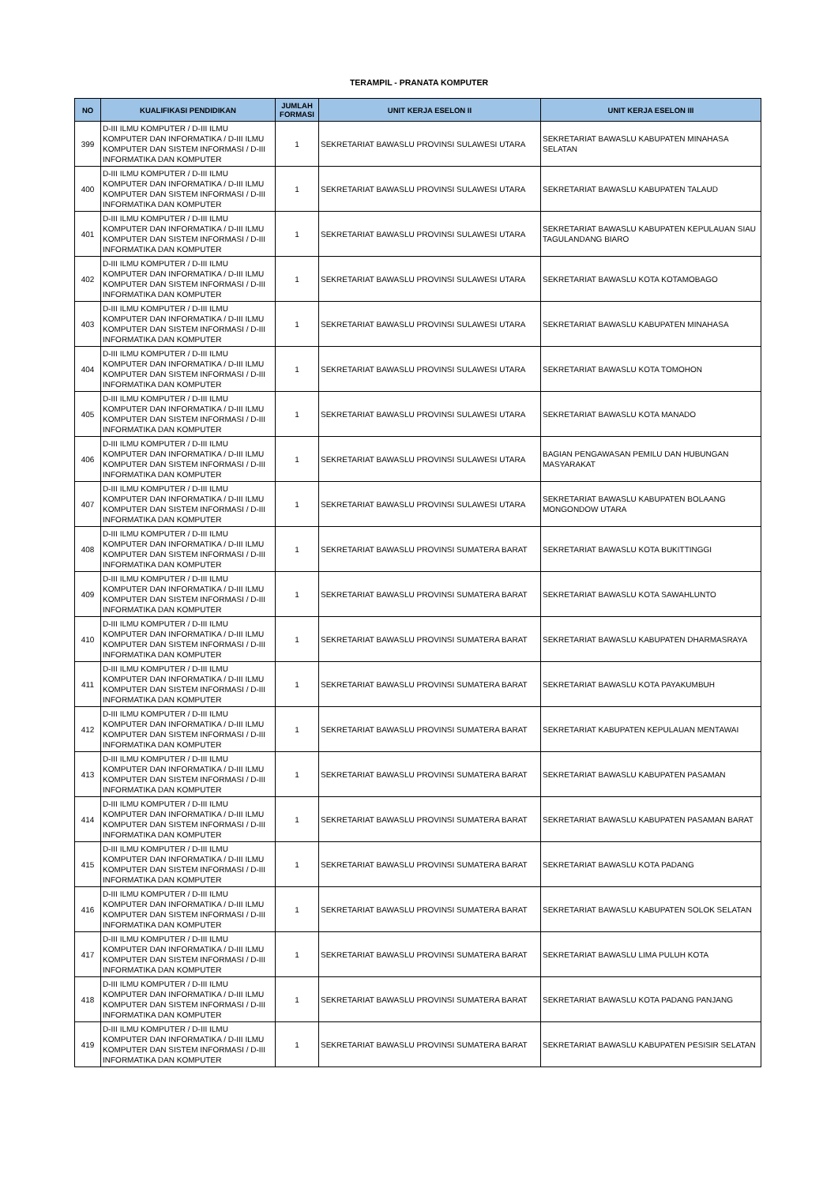TERAMPIL - PRANATA KOMPUTER
| NO | KUALIFIKASI PENDIDIKAN | JUMLAH FORMASI | UNIT KERJA ESELON II | UNIT KERJA ESELON III |
| --- | --- | --- | --- | --- |
| 399 | D-III ILMU KOMPUTER / D-III ILMU KOMPUTER DAN INFORMATIKA / D-III ILMU KOMPUTER DAN SISTEM INFORMASI / D-III INFORMATIKA DAN KOMPUTER | 1 | SEKRETARIAT BAWASLU PROVINSI SULAWESI UTARA | SEKRETARIAT BAWASLU KABUPATEN MINAHASA SELATAN |
| 400 | D-III ILMU KOMPUTER / D-III ILMU KOMPUTER DAN INFORMATIKA / D-III ILMU KOMPUTER DAN SISTEM INFORMASI / D-III INFORMATIKA DAN KOMPUTER | 1 | SEKRETARIAT BAWASLU PROVINSI SULAWESI UTARA | SEKRETARIAT BAWASLU KABUPATEN TALAUD |
| 401 | D-III ILMU KOMPUTER / D-III ILMU KOMPUTER DAN INFORMATIKA / D-III ILMU KOMPUTER DAN SISTEM INFORMASI / D-III INFORMATIKA DAN KOMPUTER | 1 | SEKRETARIAT BAWASLU PROVINSI SULAWESI UTARA | SEKRETARIAT BAWASLU KABUPATEN KEPULAUAN SIAU TAGULANDANG BIARO |
| 402 | D-III ILMU KOMPUTER / D-III ILMU KOMPUTER DAN INFORMATIKA / D-III ILMU KOMPUTER DAN SISTEM INFORMASI / D-III INFORMATIKA DAN KOMPUTER | 1 | SEKRETARIAT BAWASLU PROVINSI SULAWESI UTARA | SEKRETARIAT BAWASLU KOTA KOTAMOBAGO |
| 403 | D-III ILMU KOMPUTER / D-III ILMU KOMPUTER DAN INFORMATIKA / D-III ILMU KOMPUTER DAN SISTEM INFORMASI / D-III INFORMATIKA DAN KOMPUTER | 1 | SEKRETARIAT BAWASLU PROVINSI SULAWESI UTARA | SEKRETARIAT BAWASLU KABUPATEN MINAHASA |
| 404 | D-III ILMU KOMPUTER / D-III ILMU KOMPUTER DAN INFORMATIKA / D-III ILMU KOMPUTER DAN SISTEM INFORMASI / D-III INFORMATIKA DAN KOMPUTER | 1 | SEKRETARIAT BAWASLU PROVINSI SULAWESI UTARA | SEKRETARIAT BAWASLU KOTA TOMOHON |
| 405 | D-III ILMU KOMPUTER / D-III ILMU KOMPUTER DAN INFORMATIKA / D-III ILMU KOMPUTER DAN SISTEM INFORMASI / D-III INFORMATIKA DAN KOMPUTER | 1 | SEKRETARIAT BAWASLU PROVINSI SULAWESI UTARA | SEKRETARIAT BAWASLU KOTA MANADO |
| 406 | D-III ILMU KOMPUTER / D-III ILMU KOMPUTER DAN INFORMATIKA / D-III ILMU KOMPUTER DAN SISTEM INFORMASI / D-III INFORMATIKA DAN KOMPUTER | 1 | SEKRETARIAT BAWASLU PROVINSI SULAWESI UTARA | BAGIAN PENGAWASAN PEMILU DAN HUBUNGAN MASYARAKAT |
| 407 | D-III ILMU KOMPUTER / D-III ILMU KOMPUTER DAN INFORMATIKA / D-III ILMU KOMPUTER DAN SISTEM INFORMASI / D-III INFORMATIKA DAN KOMPUTER | 1 | SEKRETARIAT BAWASLU PROVINSI SULAWESI UTARA | SEKRETARIAT BAWASLU KABUPATEN BOLAANG MONGONDOW UTARA |
| 408 | D-III ILMU KOMPUTER / D-III ILMU KOMPUTER DAN INFORMATIKA / D-III ILMU KOMPUTER DAN SISTEM INFORMASI / D-III INFORMATIKA DAN KOMPUTER | 1 | SEKRETARIAT BAWASLU PROVINSI SUMATERA BARAT | SEKRETARIAT BAWASLU KOTA BUKITTINGGI |
| 409 | D-III ILMU KOMPUTER / D-III ILMU KOMPUTER DAN INFORMATIKA / D-III ILMU KOMPUTER DAN SISTEM INFORMASI / D-III INFORMATIKA DAN KOMPUTER | 1 | SEKRETARIAT BAWASLU PROVINSI SUMATERA BARAT | SEKRETARIAT BAWASLU KOTA SAWAHLUNTO |
| 410 | D-III ILMU KOMPUTER / D-III ILMU KOMPUTER DAN INFORMATIKA / D-III ILMU KOMPUTER DAN SISTEM INFORMASI / D-III INFORMATIKA DAN KOMPUTER | 1 | SEKRETARIAT BAWASLU PROVINSI SUMATERA BARAT | SEKRETARIAT BAWASLU KABUPATEN DHARMASRAYA |
| 411 | D-III ILMU KOMPUTER / D-III ILMU KOMPUTER DAN INFORMATIKA / D-III ILMU KOMPUTER DAN SISTEM INFORMASI / D-III INFORMATIKA DAN KOMPUTER | 1 | SEKRETARIAT BAWASLU PROVINSI SUMATERA BARAT | SEKRETARIAT BAWASLU KOTA PAYAKUMBUH |
| 412 | D-III ILMU KOMPUTER / D-III ILMU KOMPUTER DAN INFORMATIKA / D-III ILMU KOMPUTER DAN SISTEM INFORMASI / D-III INFORMATIKA DAN KOMPUTER | 1 | SEKRETARIAT BAWASLU PROVINSI SUMATERA BARAT | SEKRETARIAT KABUPATEN KEPULAUAN MENTAWAI |
| 413 | D-III ILMU KOMPUTER / D-III ILMU KOMPUTER DAN INFORMATIKA / D-III ILMU KOMPUTER DAN SISTEM INFORMASI / D-III INFORMATIKA DAN KOMPUTER | 1 | SEKRETARIAT BAWASLU PROVINSI SUMATERA BARAT | SEKRETARIAT BAWASLU KABUPATEN PASAMAN |
| 414 | D-III ILMU KOMPUTER / D-III ILMU KOMPUTER DAN INFORMATIKA / D-III ILMU KOMPUTER DAN SISTEM INFORMASI / D-III INFORMATIKA DAN KOMPUTER | 1 | SEKRETARIAT BAWASLU PROVINSI SUMATERA BARAT | SEKRETARIAT BAWASLU KABUPATEN PASAMAN BARAT |
| 415 | D-III ILMU KOMPUTER / D-III ILMU KOMPUTER DAN INFORMATIKA / D-III ILMU KOMPUTER DAN SISTEM INFORMASI / D-III INFORMATIKA DAN KOMPUTER | 1 | SEKRETARIAT BAWASLU PROVINSI SUMATERA BARAT | SEKRETARIAT BAWASLU KOTA PADANG |
| 416 | D-III ILMU KOMPUTER / D-III ILMU KOMPUTER DAN INFORMATIKA / D-III ILMU KOMPUTER DAN SISTEM INFORMASI / D-III INFORMATIKA DAN KOMPUTER | 1 | SEKRETARIAT BAWASLU PROVINSI SUMATERA BARAT | SEKRETARIAT BAWASLU KABUPATEN SOLOK SELATAN |
| 417 | D-III ILMU KOMPUTER / D-III ILMU KOMPUTER DAN INFORMATIKA / D-III ILMU KOMPUTER DAN SISTEM INFORMASI / D-III INFORMATIKA DAN KOMPUTER | 1 | SEKRETARIAT BAWASLU PROVINSI SUMATERA BARAT | SEKRETARIAT BAWASLU LIMA PULUH KOTA |
| 418 | D-III ILMU KOMPUTER / D-III ILMU KOMPUTER DAN INFORMATIKA / D-III ILMU KOMPUTER DAN SISTEM INFORMASI / D-III INFORMATIKA DAN KOMPUTER | 1 | SEKRETARIAT BAWASLU PROVINSI SUMATERA BARAT | SEKRETARIAT BAWASLU KOTA PADANG PANJANG |
| 419 | D-III ILMU KOMPUTER / D-III ILMU KOMPUTER DAN INFORMATIKA / D-III ILMU KOMPUTER DAN SISTEM INFORMASI / D-III INFORMATIKA DAN KOMPUTER | 1 | SEKRETARIAT BAWASLU PROVINSI SUMATERA BARAT | SEKRETARIAT BAWASLU KABUPATEN PESISIR SELATAN |